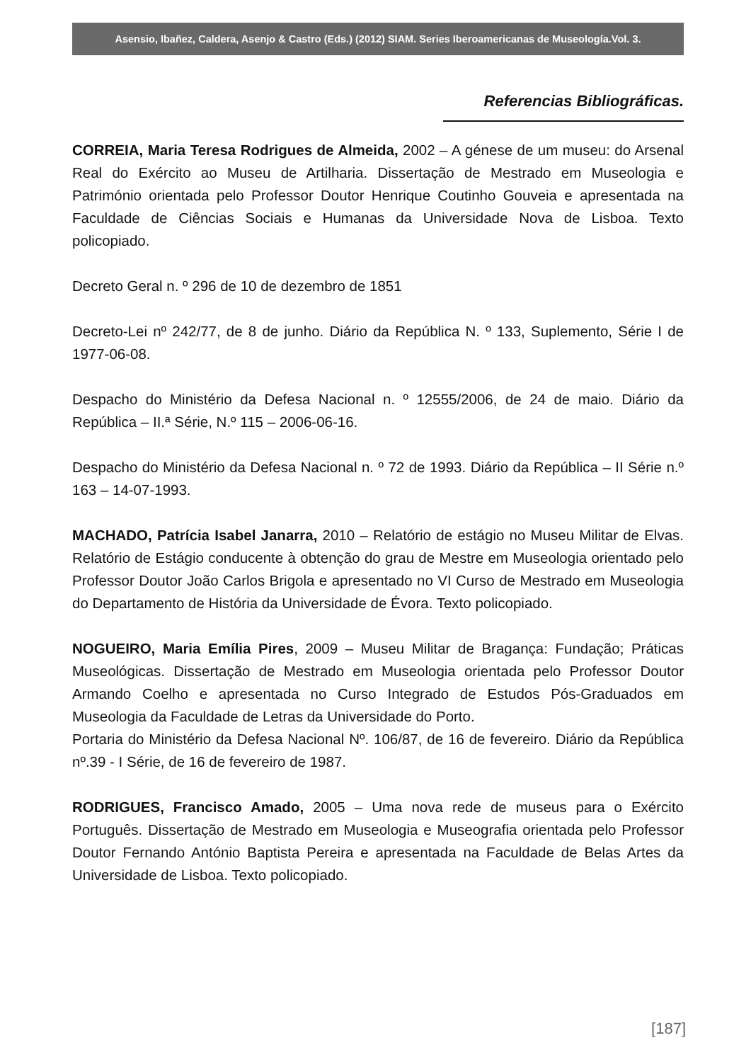Asensio, Ibañez, Caldera, Asenjo & Castro (Eds.) (2012) SIAM. Series Iberoamericanas de Museología.Vol. 3.
Referencias Bibliográficas.
CORREIA, Maria Teresa Rodrigues de Almeida, 2002 – A génese de um museu: do Arsenal Real do Exército ao Museu de Artilharia. Dissertação de Mestrado em Museologia e Património orientada pelo Professor Doutor Henrique Coutinho Gouveia e apresentada na Faculdade de Ciências Sociais e Humanas da Universidade Nova de Lisboa. Texto policopiado.
Decreto Geral n. º 296 de 10 de dezembro de 1851
Decreto-Lei nº 242/77, de 8 de junho. Diário da República N. º 133, Suplemento, Série I de 1977-06-08.
Despacho do Ministério da Defesa Nacional n. º 12555/2006, de 24 de maio. Diário da República – II.ª Série, N.º 115 – 2006-06-16.
Despacho do Ministério da Defesa Nacional n. º 72 de 1993. Diário da República – II Série n.º 163 – 14-07-1993.
MACHADO, Patrícia Isabel Janarra, 2010 – Relatório de estágio no Museu Militar de Elvas. Relatório de Estágio conducente à obtenção do grau de Mestre em Museologia orientado pelo Professor Doutor João Carlos Brigola e apresentado no VI Curso de Mestrado em Museologia do Departamento de História da Universidade de Évora. Texto policopiado.
NOGUEIRO, Maria Emília Pires, 2009 – Museu Militar de Bragança: Fundação; Práticas Museológicas. Dissertação de Mestrado em Museologia orientada pelo Professor Doutor Armando Coelho e apresentada no Curso Integrado de Estudos Pós-Graduados em Museologia da Faculdade de Letras da Universidade do Porto.
Portaria do Ministério da Defesa Nacional Nº. 106/87, de 16 de fevereiro. Diário da República nº.39 - I Série, de 16 de fevereiro de 1987.
RODRIGUES, Francisco Amado, 2005 – Uma nova rede de museus para o Exército Português. Dissertação de Mestrado em Museologia e Museografia orientada pelo Professor Doutor Fernando António Baptista Pereira e apresentada na Faculdade de Belas Artes da Universidade de Lisboa. Texto policopiado.
[187]